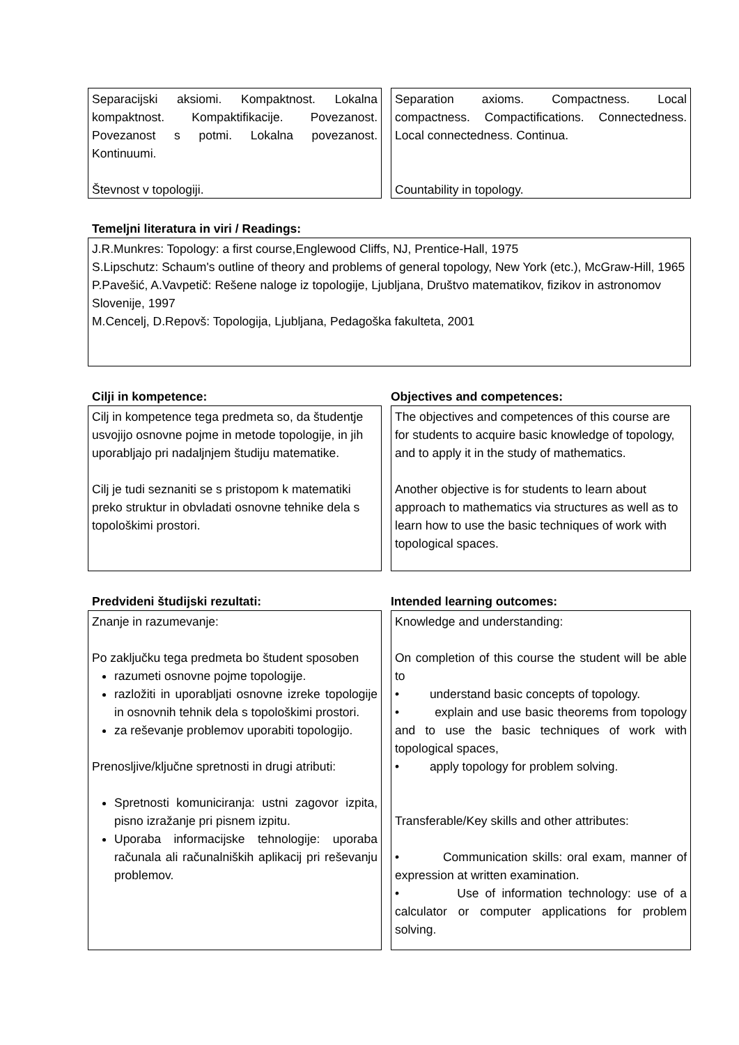Separacijski aksiomi. Kompaktnost. Lokalna kompaktnost. Kompaktifikacije. Povezanost. Povezanost s potmi. Lokalna povezanost. Kontinuumi.
Števnost v topologiji.
Separation axioms. Compactness. Local compactness. Compactifications. Connectedness. Local connectedness. Continua.
Countability in topology.
Temeljni literatura in viri / Readings:
J.R.Munkres: Topology: a first course,Englewood Cliffs, NJ, Prentice-Hall, 1975
S.Lipschutz: Schaum's outline of theory and problems of general topology, New York (etc.), McGraw-Hill, 1965
P.Pavešić, A.Vavpetič: Rešene naloge iz topologije, Ljubljana, Društvo matematikov, fizikov in astronomov Slovenije, 1997
M.Cencelj, D.Repovš: Topologija, Ljubljana, Pedagoška fakulteta, 2001
Cilji in kompetence: Objectives and competences:
Cilj in kompetence tega predmeta so, da študentje usvojijo osnovne pojme in metode topologije, in jih uporabljajo pri nadaljnjem študiju matematike.
Cilj je tudi seznaniti se s pristopom k matematiki preko struktur in obvladati osnovne tehnike dela s topološkimi prostori.
The objectives and competences of this course are for students to acquire basic knowledge of topology, and to apply it in the study of mathematics.
Another objective is for students to learn about approach to mathematics via structures as well as to learn how to use the basic techniques of work with topological spaces.
Predvideni študijski rezultati: Intended learning outcomes:
Znanje in razumevanje:
Po zaključku tega predmeta bo študent sposoben
razumeti osnovne pojme topologije.
razložiti in uporabljati osnovne izreke topologije in osnovnih tehnik dela s topološkimi prostori.
za reševanje problemov uporabiti topologijo.
Prenosljive/ključne spretnosti in drugi atributi:
Spretnosti komuniciranja: ustni zagovor izpita, pisno izražanje pri pisnem izpitu.
Uporaba informacijske tehnologije: uporaba računala ali računalniških aplikacij pri reševanju problemov.
Knowledge and understanding:
On completion of this course the student will be able to
• understand basic concepts of topology.
• explain and use basic theorems from topology and to use the basic techniques of work with topological spaces,
• apply topology for problem solving.
Transferable/Key skills and other attributes:
• Communication skills: oral exam, manner of expression at written examination.
• Use of information technology: use of a calculator or computer applications for problem solving.